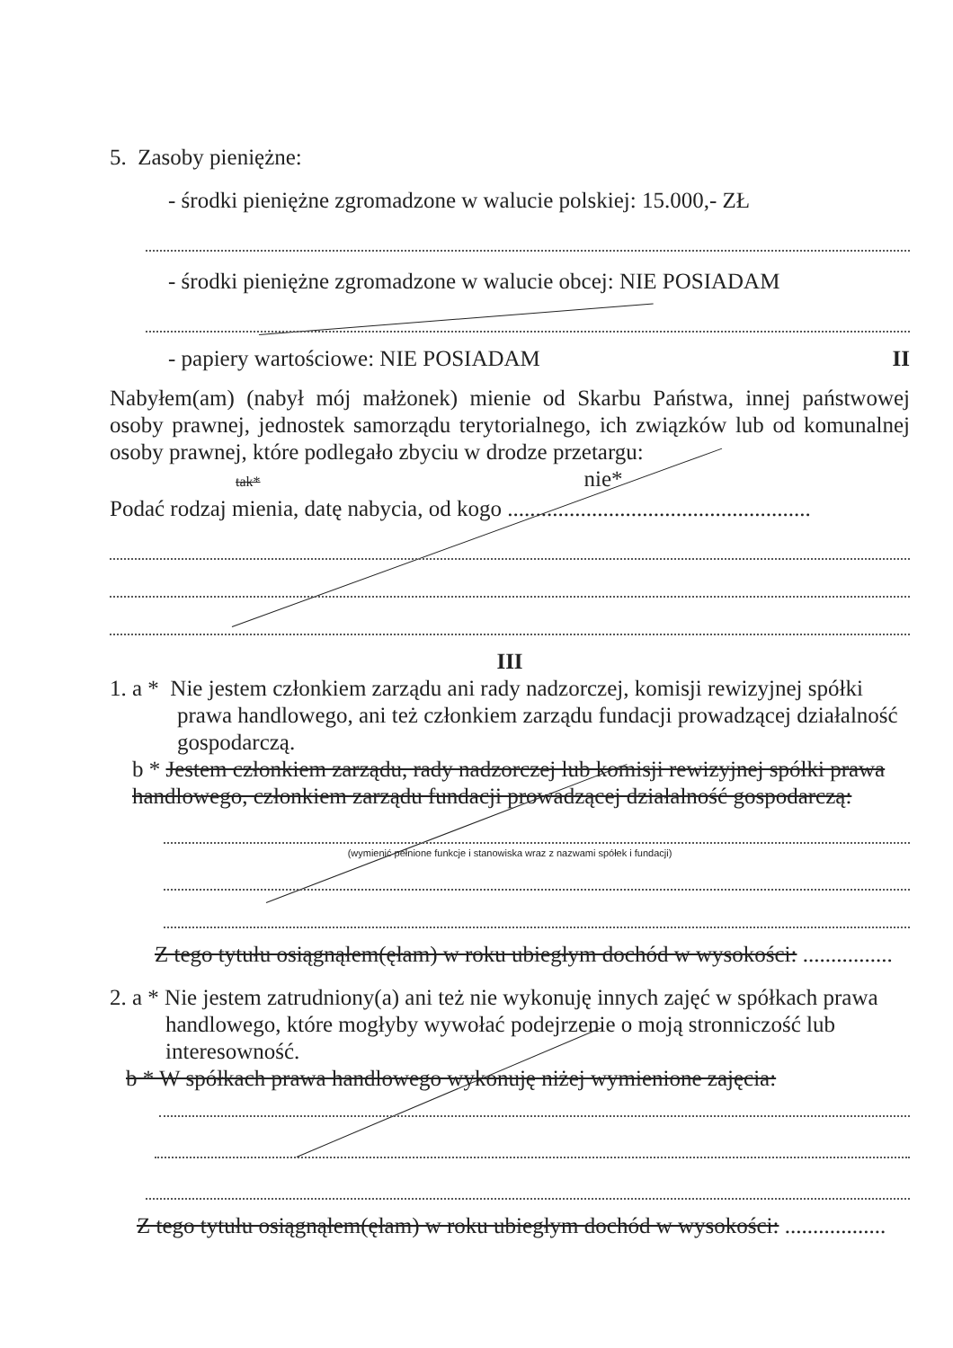5. Zasoby pieniężne:
- środki pieniężne zgromadzone w walucie polskiej: 15.000,- ZŁ
- środki pieniężne zgromadzone w walucie obcej: NIE POSIADAM
- papiery wartościowe: NIE POSIADAM II
Nabyłem(am) (nabył mój małżonek) mienie od Skarbu Państwa, innej państwowej osoby prawnej, jednostek samorządu terytorialnego, ich związków lub od komunalnej osoby prawnej, które podlegało zbyciu w drodze przetargu:
tak* nie*
Podać rodzaj mienia, datę nabycia, od kogo ......................................................
III
1. a * Nie jestem członkiem zarządu ani rady nadzorczej, komisji rewizyjnej spółki
prawa handlowego, ani też członkiem zarządu fundacji prowadzącej działalność gospodarczą.
b * Jestem członkiem zarządu, rady nadzorczej lub komisji rewizyjnej spółki prawa handlowego, członkiem zarządu fundacji prowadzącej działalność gospodarczą:
(wymienić pełnione funkcje i stanowiska wraz z nazwami spółek i fundacji)
Z tego tytułu osiągnąłem(ęłam) w roku ubiegłym dochód w wysokości: ................
2. a * Nie jestem zatrudniony(a) ani też nie wykonuję innych zajęć w spółkach prawa
handlowego, które mogłyby wywołać podejrzenie o moją stronniczość lub interesowność.
b * W spółkach prawa handlowego wykonuję niżej wymienione zajęcia:
Z tego tytułu osiągnąłem(ęłam) w roku ubiegłym dochód w wysokości: ..................